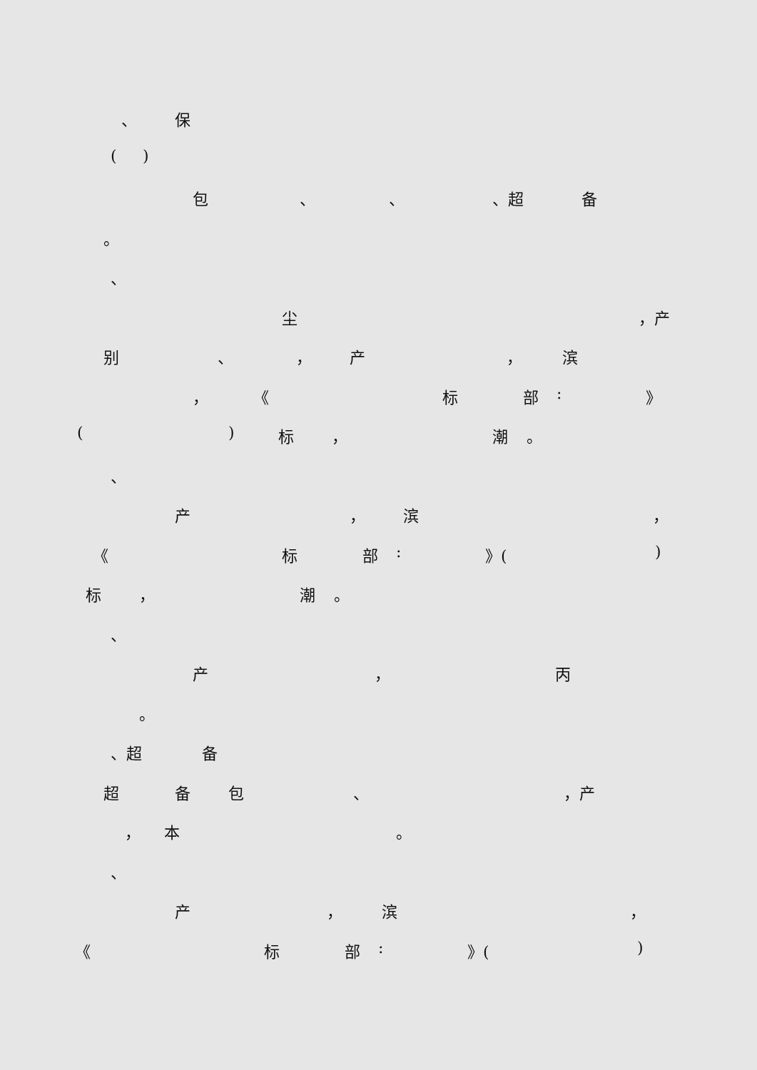、 保
()
包 、 、 、超 备
。
、
尘 ，产
别 、 ， 产 ， 滨
， 《 标 部: 》
() 标 ， 潮 。
、
产 ， 滨 ，
《 标 部: 》()
标 ， 潮 。
、
产 ， 丙
。
、超 备
超 备 包 、 ，产
， 本 。
、
产 ， 滨 ，
《 标 部: 》()